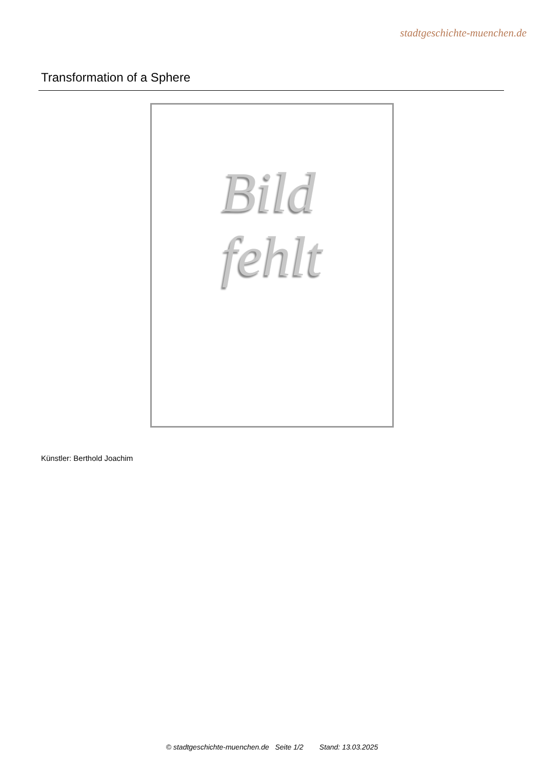stadtgeschichte-muenchen.de
Transformation of a Sphere
Bild
fehlt
Künstler: Berthold Joachim
© stadtgeschichte-muenchen.de Seite 1/2 Stand: 13.03.2025